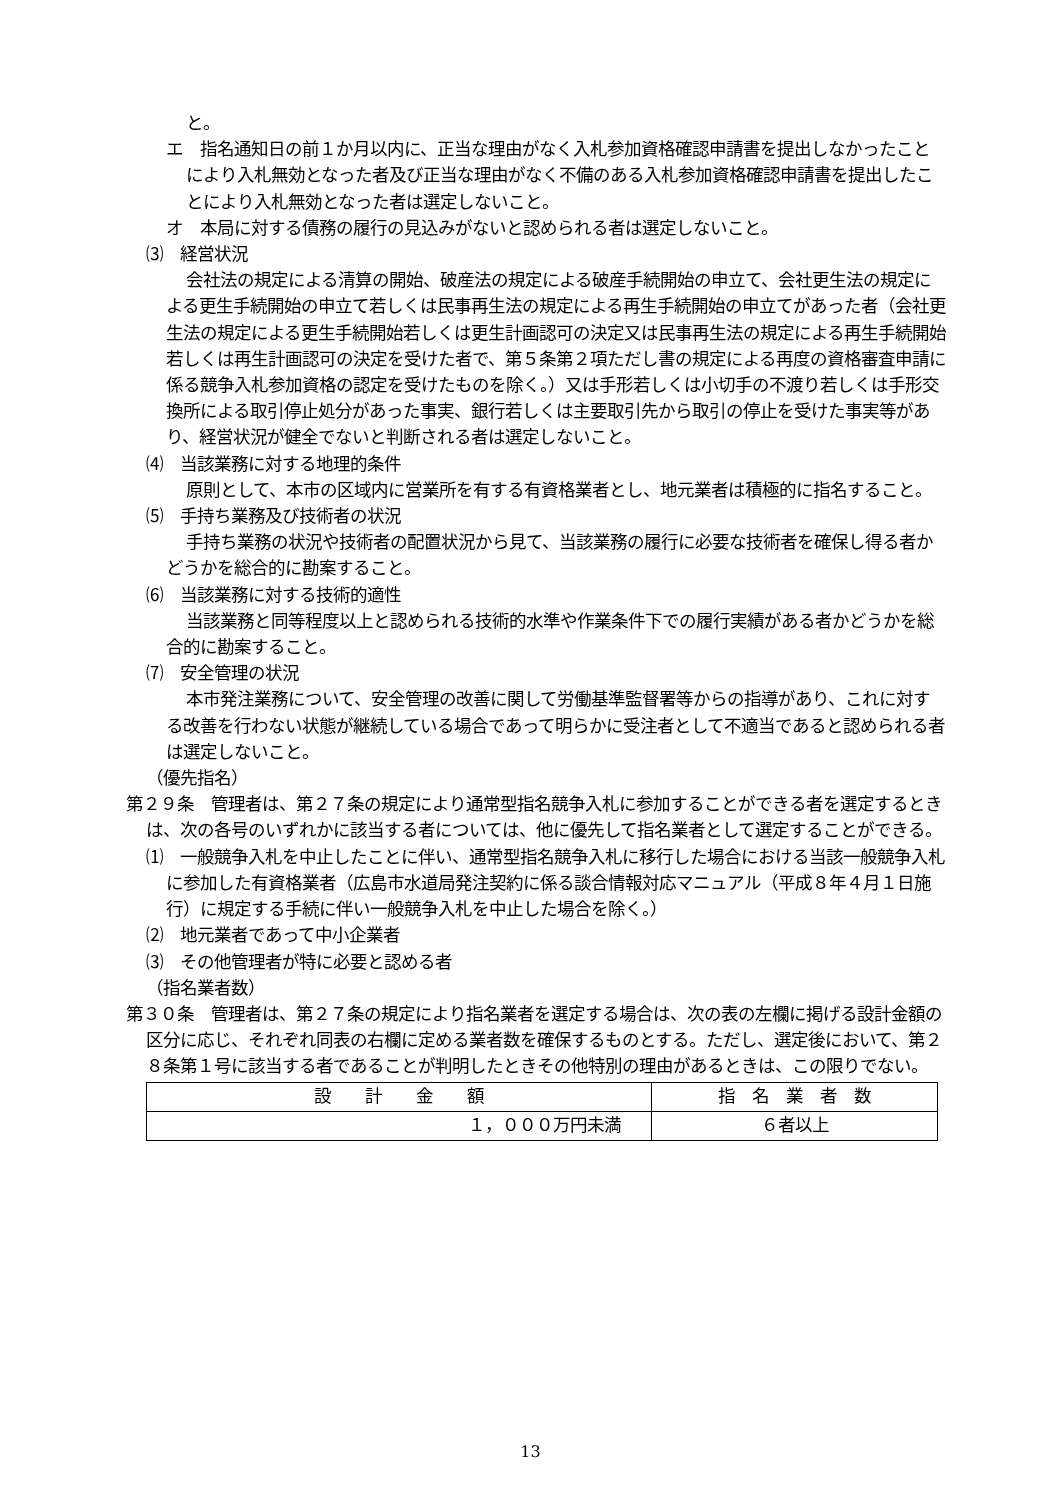と。
エ　指名通知日の前１か月以内に、正当な理由がなく入札参加資格確認申請書を提出しなかったことにより入札無効となった者及び正当な理由がなく不備のある入札参加資格確認申請書を提出したことにより入札無効となった者は選定しないこと。
オ　本局に対する債務の履行の見込みがないと認められる者は選定しないこと。
⑶　経営状況
会社法の規定による清算の開始、破産法の規定による破産手続開始の申立て、会社更生法の規定による更生手続開始の申立て若しくは民事再生法の規定による再生手続開始の申立てがあった者（会社更生法の規定による更生手続開始若しくは更生計画認可の決定又は民事再生法の規定による再生手続開始若しくは再生計画認可の決定を受けた者で、第５条第２項ただし書の規定による再度の資格審査申請に係る競争入札参加資格の認定を受けたものを除く。）又は手形若しくは小切手の不渡り若しくは手形交換所による取引停止処分があった事実、銀行若しくは主要取引先から取引の停止を受けた事実等があり、経営状況が健全でないと判断される者は選定しないこと。
⑷　当該業務に対する地理的条件
原則として、本市の区域内に営業所を有する有資格業者とし、地元業者は積極的に指名すること。
⑸　手持ち業務及び技術者の状況
手持ち業務の状況や技術者の配置状況から見て、当該業務の履行に必要な技術者を確保し得る者かどうかを総合的に勘案すること。
⑹　当該業務に対する技術的適性
当該業務と同等程度以上と認められる技術的水準や作業条件下での履行実績がある者かどうかを総合的に勘案すること。
⑺　安全管理の状況
本市発注業務について、安全管理の改善に関して労働基準監督署等からの指導があり、これに対する改善を行わない状態が継続している場合であって明らかに受注者として不適当であると認められる者は選定しないこと。
（優先指名）
第２９条　管理者は、第２７条の規定により通常型指名競争入札に参加することができる者を選定するときは、次の各号のいずれかに該当する者については、他に優先して指名業者として選定することができる。
⑴　一般競争入札を中止したことに伴い、通常型指名競争入札に移行した場合における当該一般競争入札に参加した有資格業者（広島市水道局発注契約に係る談合情報対応マニュアル（平成８年４月１日施行）に規定する手続に伴い一般競争入札を中止した場合を除く。）
⑵　地元業者であって中小企業者
⑶　その他管理者が特に必要と認める者
（指名業者数）
第３０条　管理者は、第２７条の規定により指名業者を選定する場合は、次の表の左欄に掲げる設計金額の区分に応じ、それぞれ同表の右欄に定める業者数を確保するものとする。ただし、選定後において、第２８条第１号に該当する者であることが判明したときその他特別の理由があるときは、この限りでない。
| 設 計 金 額 | 指 名 業 者 数 |
| --- | --- |
| １，０００万円未満 | ６者以上 |
13